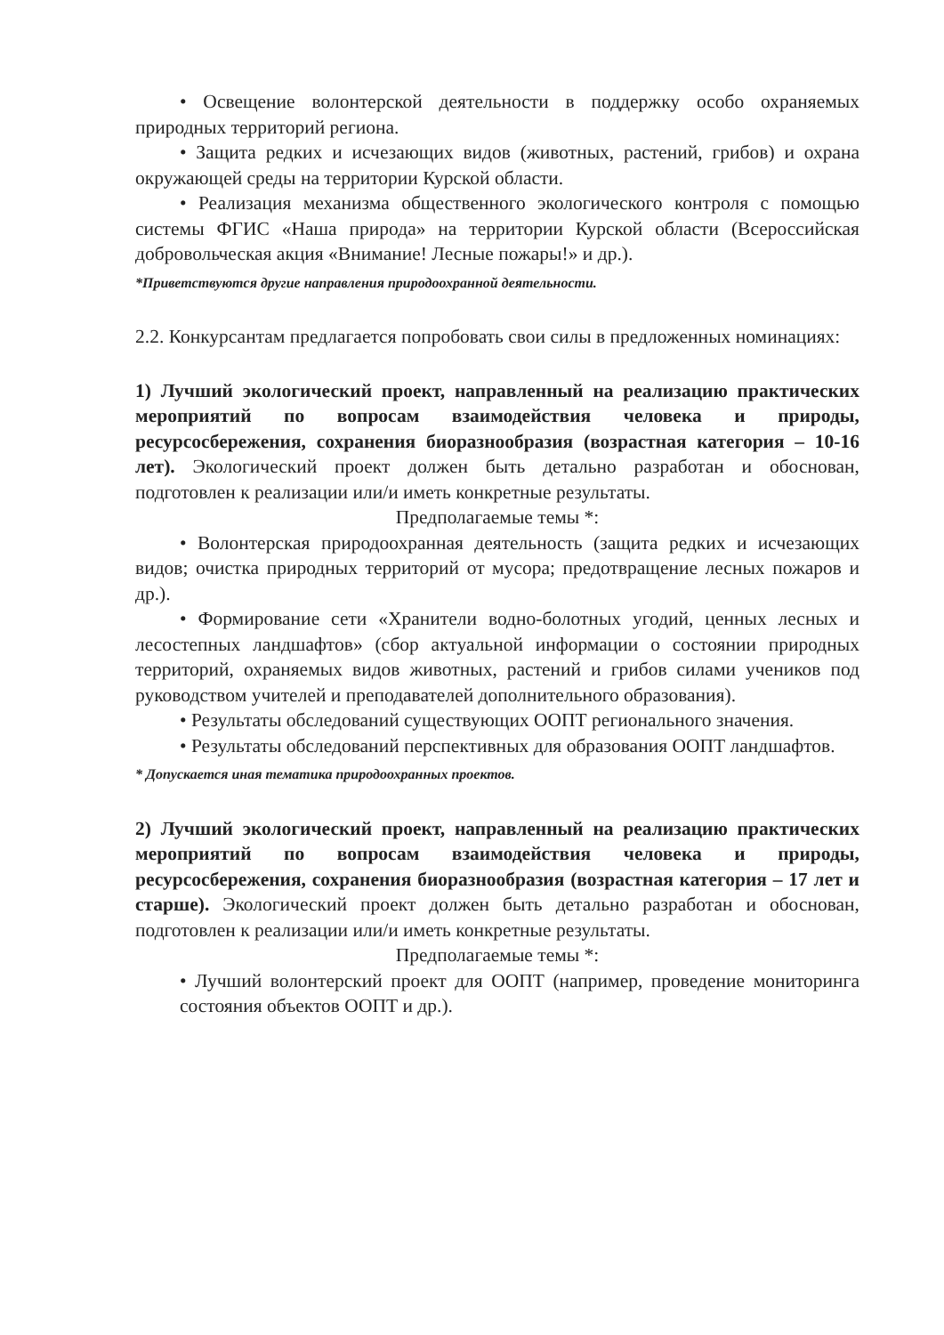• Освещение волонтерской деятельности в поддержку особо охраняемых природных территорий региона.
• Защита редких и исчезающих видов (животных, растений, грибов) и охрана окружающей среды на территории Курской области.
• Реализация механизма общественного экологического контроля с помощью системы ФГИС «Наша природа» на территории Курской области (Всероссийская добровольческая акция «Внимание! Лесные пожары!» и др.).
*Приветствуются другие направления природоохранной деятельности.
2.2. Конкурсантам предлагается попробовать свои силы в предложенных номинациях:
1) Лучший экологический проект, направленный на реализацию практических мероприятий по вопросам взаимодействия человека и природы, ресурсосбережения, сохранения биоразнообразия (возрастная категория – 10-16 лет). Экологический проект должен быть детально разработан и обоснован, подготовлен к реализации или/и иметь конкретные результаты.
Предполагаемые темы *:
• Волонтерская природоохранная деятельность (защита редких и исчезающих видов; очистка природных территорий от мусора; предотвращение лесных пожаров и др.).
• Формирование сети «Хранители водно-болотных угодий, ценных лесных и лесостепных ландшафтов» (сбор актуальной информации о состоянии природных территорий, охраняемых видов животных, растений и грибов силами учеников под руководством учителей и преподавателей дополнительного образования).
• Результаты обследований существующих ООПТ регионального значения.
• Результаты обследований перспективных для образования ООПТ ландшафтов.
* Допускается иная тематика природоохранных проектов.
2) Лучший экологический проект, направленный на реализацию практических мероприятий по вопросам взаимодействия человека и природы, ресурсосбережения, сохранения биоразнообразия (возрастная категория – 17 лет и старше). Экологический проект должен быть детально разработан и обоснован, подготовлен к реализации или/и иметь конкретные результаты.
Предполагаемые темы *:
• Лучший волонтерский проект для ООПТ (например, проведение мониторинга состояния объектов ООПТ и др.).